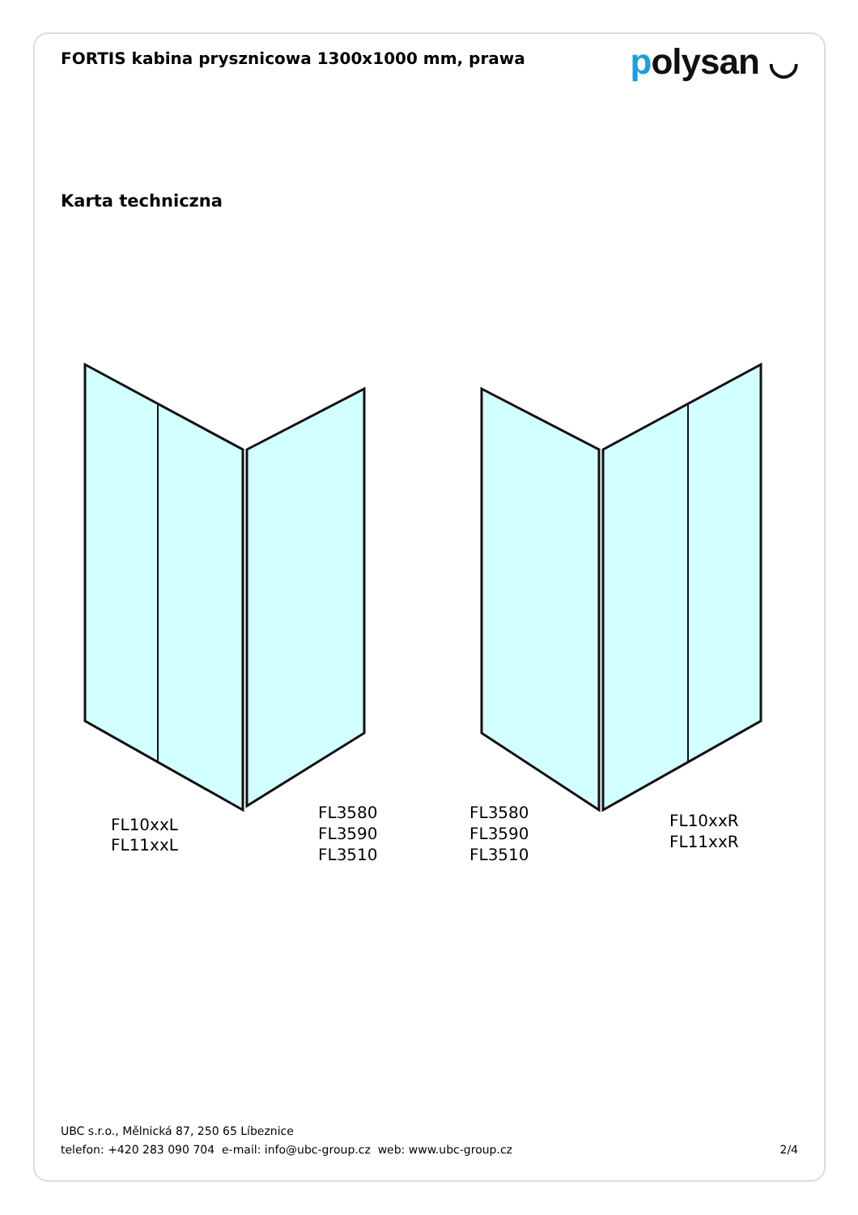FORTIS kabina prysznicowa 1300x1000 mm, prawa
polysan ◡
Karta techniczna
FL10xxL
FL11xxL
FL3580
FL3590
FL3510
FL3580
FL3590
FL3510
FL10xxR
FL11xxR
UBC s.r.o., Mělnická 87, 250 65 Líbeznice
telefon: +420 283 090 704 e-mail: info@ubc-group.cz web: www.ubc-group.cz 2/4